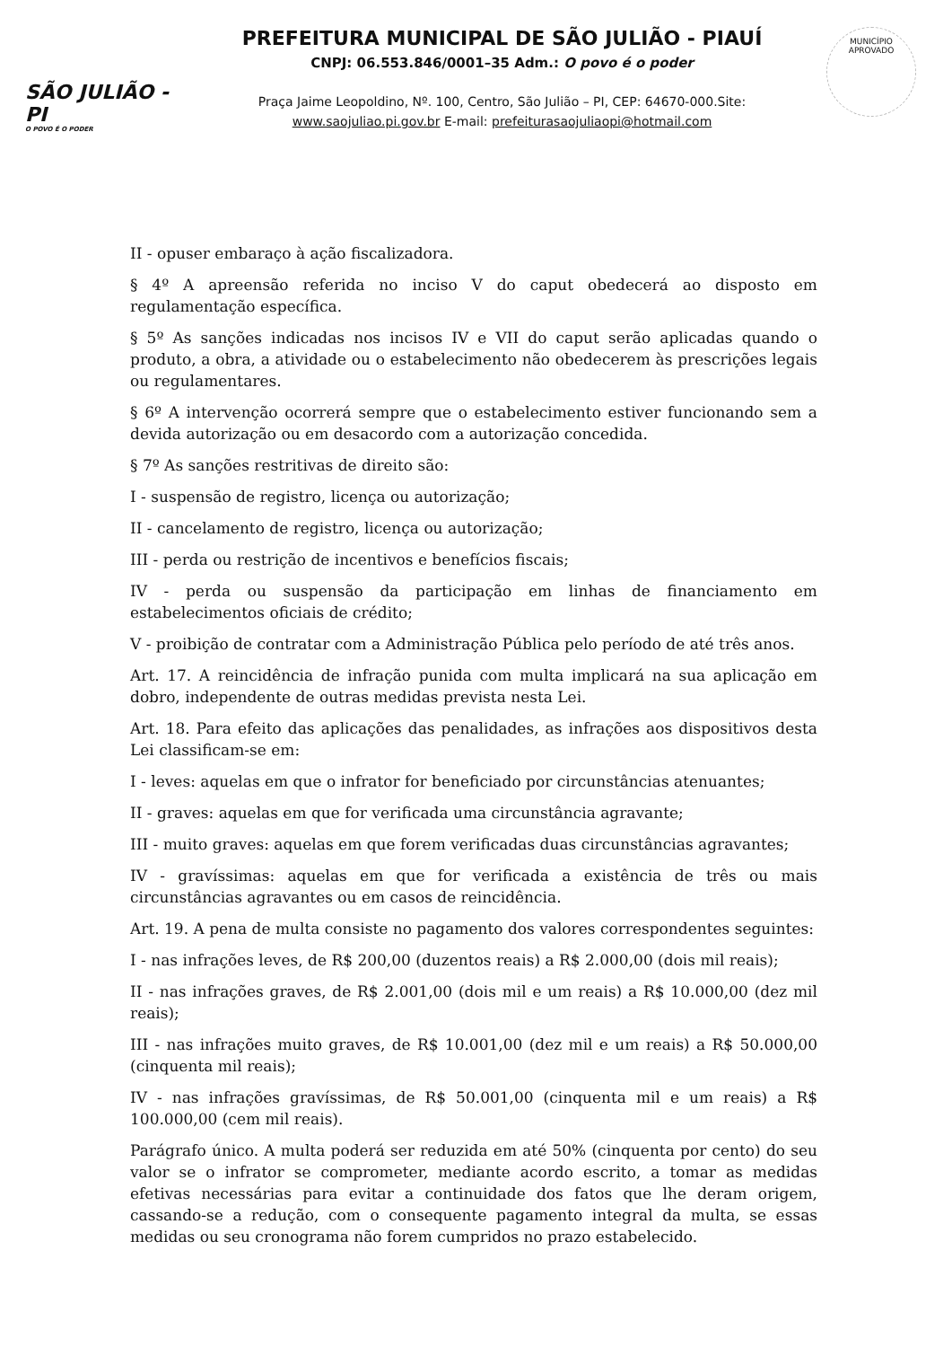SÃO JULIÃO - PI
O POVO É O PODER
PREFEITURA MUNICIPAL DE SÃO JULIÃO - PIAUÍ
CNPJ: 06.553.846/0001–35 Adm.: O povo é o poder
Praça Jaime Leopoldino, Nº. 100, Centro, São Julião – PI, CEP: 64670-000.Site:
www.saojuliao.pi.gov.br E-mail: prefeiturasaojuliaopi@hotmail.com
MUNICÍPIO APROVADO
II - opuser embaraço à ação fiscalizadora.
§ 4º A apreensão referida no inciso V do caput obedecerá ao disposto em regulamentação específica.
§ 5º As sanções indicadas nos incisos IV e VII do caput serão aplicadas quando o produto, a obra, a atividade ou o estabelecimento não obedecerem às prescrições legais ou regulamentares.
§ 6º A intervenção ocorrerá sempre que o estabelecimento estiver funcionando sem a devida autorização ou em desacordo com a autorização concedida.
§ 7º As sanções restritivas de direito são:
I - suspensão de registro, licença ou autorização;
II - cancelamento de registro, licença ou autorização;
III - perda ou restrição de incentivos e benefícios fiscais;
IV - perda ou suspensão da participação em linhas de financiamento em estabelecimentos oficiais de crédito;
V - proibição de contratar com a Administração Pública pelo período de até três anos.
Art. 17. A reincidência de infração punida com multa implicará na sua aplicação em dobro, independente de outras medidas prevista nesta Lei.
Art. 18. Para efeito das aplicações das penalidades, as infrações aos dispositivos desta Lei classificam-se em:
I - leves: aquelas em que o infrator for beneficiado por circunstâncias atenuantes;
II - graves: aquelas em que for verificada uma circunstância agravante;
III - muito graves: aquelas em que forem verificadas duas circunstâncias agravantes;
IV - gravíssimas: aquelas em que for verificada a existência de três ou mais circunstâncias agravantes ou em casos de reincidência.
Art. 19. A pena de multa consiste no pagamento dos valores correspondentes seguintes:
I - nas infrações leves, de R$ 200,00 (duzentos reais) a R$ 2.000,00 (dois mil reais);
II - nas infrações graves, de R$ 2.001,00 (dois mil e um reais) a R$ 10.000,00 (dez mil reais);
III - nas infrações muito graves, de R$ 10.001,00 (dez mil e um reais) a R$ 50.000,00 (cinquenta mil reais);
IV - nas infrações gravíssimas, de R$ 50.001,00 (cinquenta mil e um reais) a R$ 100.000,00 (cem mil reais).
Parágrafo único. A multa poderá ser reduzida em até 50% (cinquenta por cento) do seu valor se o infrator se comprometer, mediante acordo escrito, a tomar as medidas efetivas necessárias para evitar a continuidade dos fatos que lhe deram origem, cassando-se a redução, com o consequente pagamento integral da multa, se essas medidas ou seu cronograma não forem cumpridos no prazo estabelecido.